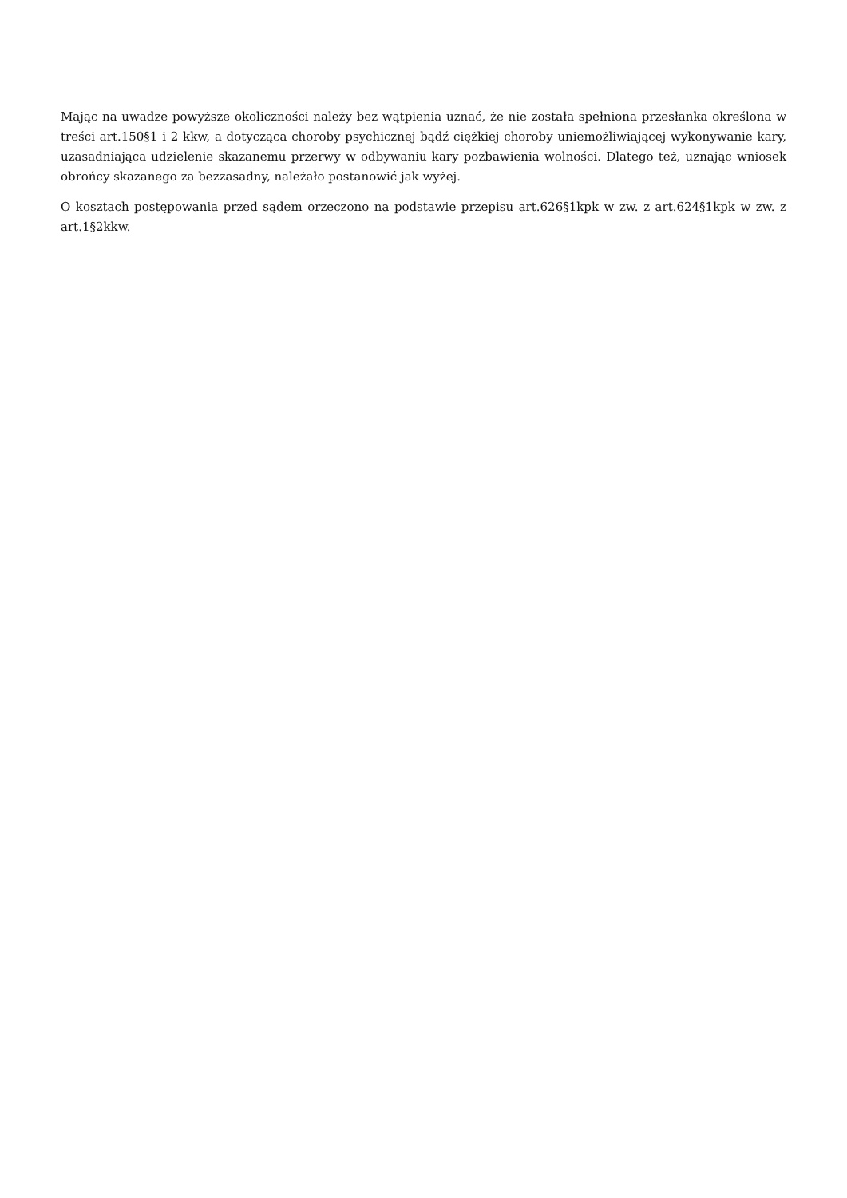Mając na uwadze powyższe okoliczności należy bez wątpienia uznać, że nie została spełniona przesłanka określona w treści art.150§1 i 2 kkw, a dotycząca choroby psychicznej bądź ciężkiej choroby uniemożliwiającej wykonywanie kary, uzasadniająca udzielenie skazanemu przerwy w odbywaniu kary pozbawienia wolności. Dlatego też, uznając wniosek obrońcy skazanego za bezzasadny, należało postanowić jak wyżej.
O kosztach postępowania przed sądem orzeczono na podstawie przepisu art.626§1kpk w zw. z art.624§1kpk w zw. z art.1§2kkw.